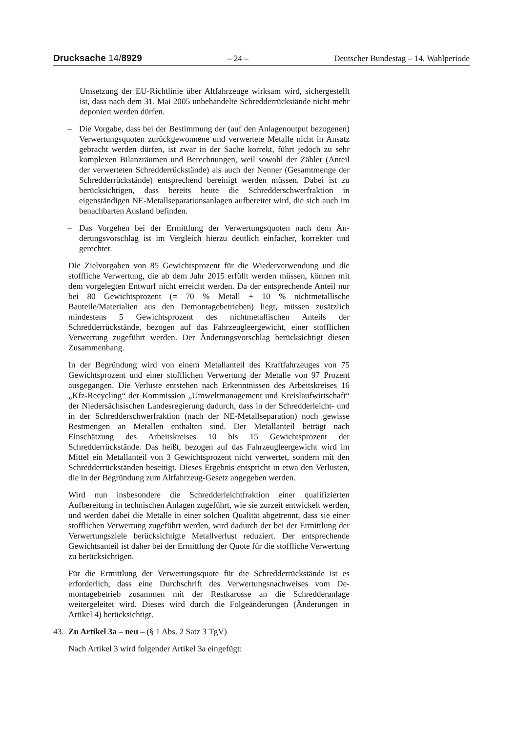Drucksache 14/8929 – 24 – Deutscher Bundestag – 14. Wahlperiode
Umsetzung der EU-Richtlinie über Altfahrzeuge wirksam wird, sicher­gestellt ist, dass nach dem 31. Mai 2005 unbehandelte Schredderrück­stände nicht mehr deponiert werden dürfen.
– Die Vorgabe, dass bei der Bestimmung der (auf den Anlagenoutput be­zogenen) Verwertungsquoten zurückgewonnene und verwertete Metalle nicht in Ansatz gebracht werden dürfen, ist zwar in der Sache korrekt, führt jedoch zu sehr komplexen Bilanzräumen und Berechnungen, weil sowohl der Zähler (Anteil der verwerteten Schredderrückstände) als auch der Nenner (Gesamtmenge der Schredderrückstände) entsprechend bereinigt werden müssen. Dabei ist zu berücksichtigen, dass bereits heute die Schredderschwerfraktion in eigenständigen NE-Metallsepara­tionsanlagen aufbereitet wird, die sich auch im benachbarten Ausland befinden.
– Das Vorgehen bei der Ermittlung der Verwertungsquoten nach dem Än­derungsvorschlag ist im Vergleich hierzu deutlich einfacher, korrekter und gerechter.
Die Zielvorgaben von 85 Gewichtsprozent für die Wiederverwendung und die stoffliche Verwertung, die ab dem Jahr 2015 erfüllt werden müssen, können mit dem vorgelegten Entwurf nicht erreicht werden. Da der ent­sprechende Anteil nur bei 80 Gewichtsprozent (= 70 % Metall + 10 % nichtmetallische Bauteile/Materialien aus den Demontagebetrieben) liegt, müssen zusätzlich mindestens 5 Gewichtsprozent des nichtmetallischen Anteils der Schredderrückstände, bezogen auf das Fahrzeugleergewicht, ei­ner stofflichen Verwertung zugeführt werden. Der Änderungsvorschlag be­rücksichtigt diesen Zusammenhang.
In der Begründung wird von einem Metallanteil des Kraftfahrzeuges von 75 Gewichtsprozent und einer stofflichen Verwertung der Metalle von 97 Prozent ausgegangen. Die Verluste entstehen nach Erkenntnissen des Ar­beitskreises 16 „Kfz-Recycling“ der Kommission „Umweltmanagement und Kreislaufwirtschaft“ der Niedersächsischen Landesregierung dadurch, dass in der Schredderleicht- und in der Schredderschwerfraktion (nach der NE-Metallseparation) noch gewisse Restmengen an Metallen enthalten sind. Der Metallanteil beträgt nach Einschätzung des Arbeitskreises 10 bis 15 Gewichtsprozent der Schredderrückstände. Das heißt, bezogen auf das Fahrzeugleergewicht wird im Mittel ein Metallanteil von 3 Gewichtspro­zent nicht verwertet, sondern mit den Schredderrückständen beseitigt. Die­ses Ergebnis entspricht in etwa den Verlusten, die in der Begründung zum Altfahrzeug-Gesetz angegeben werden.
Wird nun insbesondere die Schredderleichtfraktion einer qualifizierten Aufbereitung in technischen Anlagen zugeführt, wie sie zurzeit entwickelt werden, und werden dabei die Metalle in einer solchen Qualität abgetrennt, dass sie einer stofflichen Verwertung zugeführt werden, wird dadurch der bei der Ermittlung der Verwertungsziele berücksichtigte Metallverlust re­duziert. Der entsprechende Gewichtsanteil ist daher bei der Ermittlung der Quote für die stoffliche Verwertung zu berücksichtigen.
Für die Ermittlung der Verwertungsquote für die Schredderrückstände ist es erforderlich, dass eine Durchschrift des Verwertungsnachweises vom De­montagebetrieb zusammen mit der Restkarosse an die Schredderanlage weitergeleitet wird. Dieses wird durch die Folgeänderungen (Änderungen in Artikel 4) berücksichtigt.
43.
Zu Artikel 3a – neu – (§ 1 Abs. 2 Satz 3 TgV)
Nach Artikel 3 wird folgender Artikel 3a eingefügt: